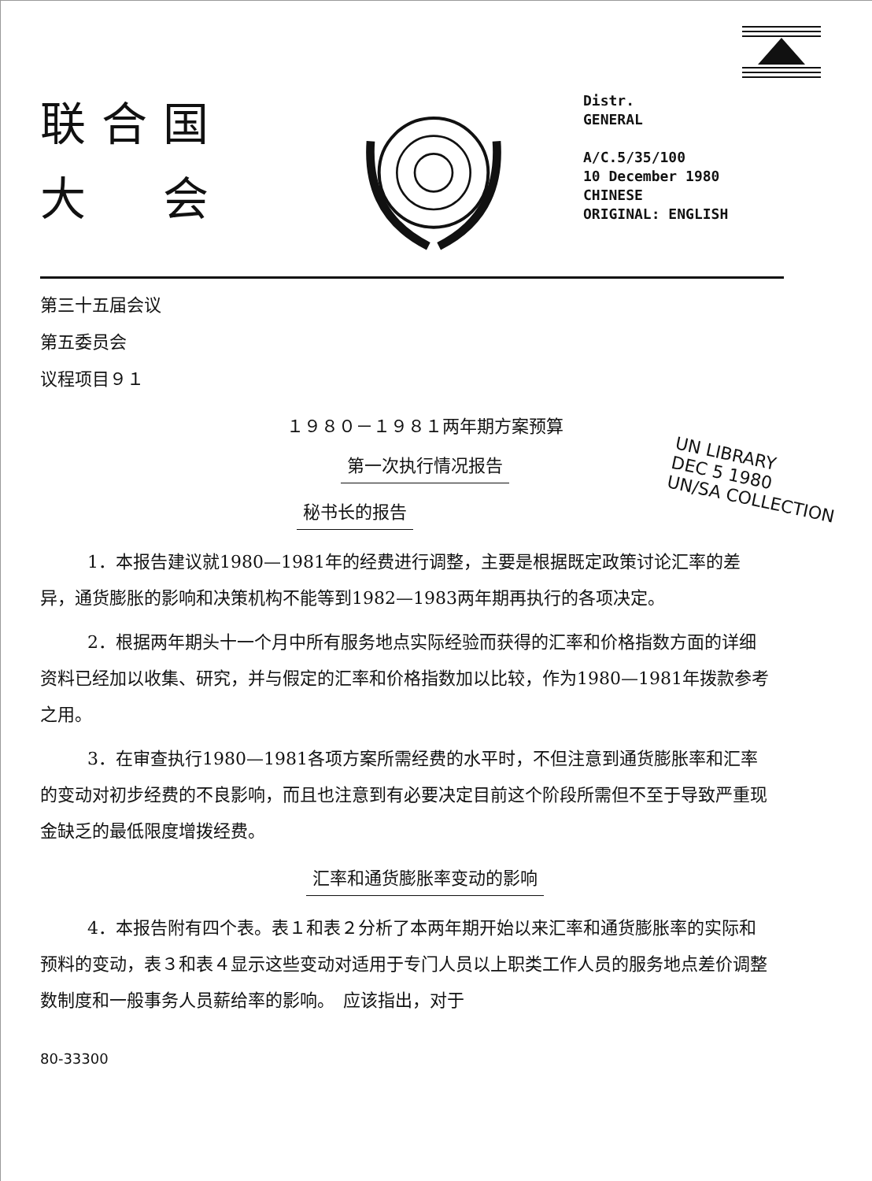联合国
大　会
Distr.
GENERAL
A/C.5/35/100
10 December 1980
CHINESE
ORIGINAL: ENGLISH
第三十五届会议
第五委员会
议程项目９１
１９８０－１９８１两年期方案预算
第一次执行情况报告
UN LIBRARY
DEC 5 1980
UN/SA COLLECTION
秘书长的报告
1．本报告建议就1980—1981年的经费进行调整，主要是根据既定政策讨论汇率的差异，通货膨胀的影响和决策机构不能等到1982—1983两年期再执行的各项决定。
2．根据两年期头十一个月中所有服务地点实际经验而获得的汇率和价格指数方面的详细资料已经加以收集、研究，并与假定的汇率和价格指数加以比较，作为1980—1981年拨款参考之用。
3．在审查执行1980—1981各项方案所需经费的水平时，不但注意到通货膨胀率和汇率的变动对初步经费的不良影响，而且也注意到有必要决定目前这个阶段所需但不至于导致严重现金缺乏的最低限度增拨经费。
汇率和通货膨胀率变动的影响
4．本报告附有四个表。表１和表２分析了本两年期开始以来汇率和通货膨胀率的实际和预料的变动，表３和表４显示这些变动对适用于专门人员以上职类工作人员的服务地点差价调整数制度和一般事务人员薪给率的影响。　应该指出，对于
80-33300